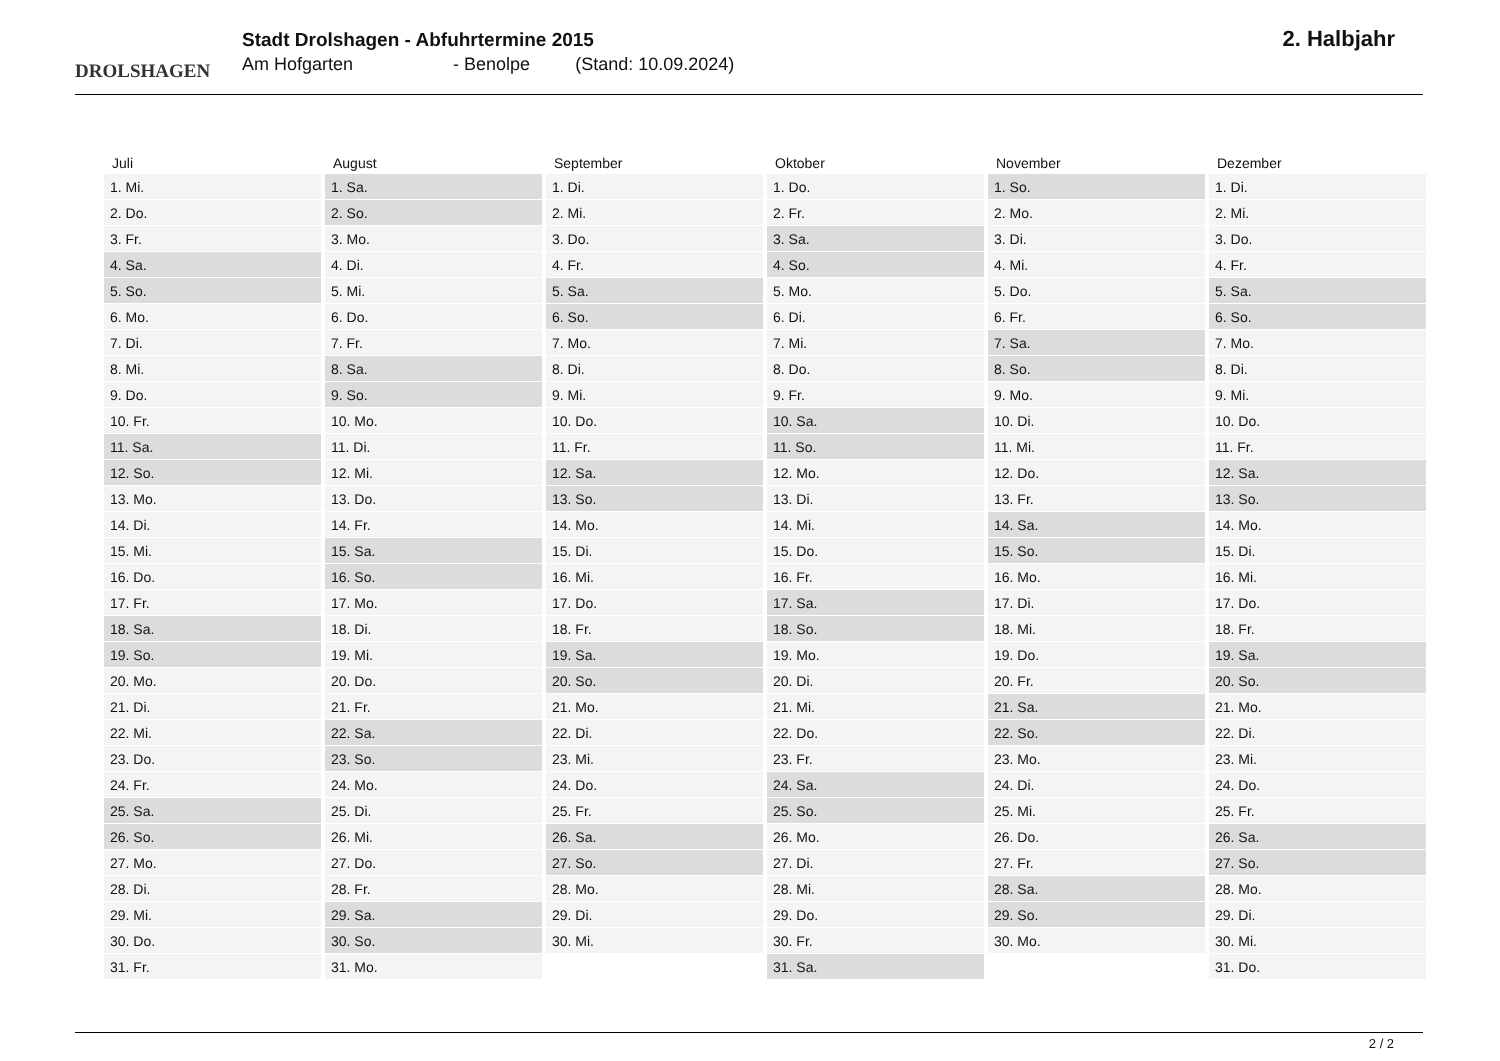DROLSHAGEN
Stadt Drolshagen - Abfuhrtermine 2015
Am Hofgarten - Benolpe (Stand: 10.09.2024)
2. Halbjahr
| Juli | August | September | Oktober | November | Dezember |
| --- | --- | --- | --- | --- | --- |
| 1. Mi. | 1. Sa. | 1. Di. | 1. Do. | 1. So. | 1. Di. |
| 2. Do. | 2. So. | 2. Mi. | 2. Fr. | 2. Mo. | 2. Mi. |
| 3. Fr. | 3. Mo. | 3. Do. | 3. Sa. | 3. Di. | 3. Do. |
| 4. Sa. | 4. Di. | 4. Fr. | 4. So. | 4. Mi. | 4. Fr. |
| 5. So. | 5. Mi. | 5. Sa. | 5. Mo. | 5. Do. | 5. Sa. |
| 6. Mo. | 6. Do. | 6. So. | 6. Di. | 6. Fr. | 6. So. |
| 7. Di. | 7. Fr. | 7. Mo. | 7. Mi. | 7. Sa. | 7. Mo. |
| 8. Mi. | 8. Sa. | 8. Di. | 8. Do. | 8. So. | 8. Di. |
| 9. Do. | 9. So. | 9. Mi. | 9. Fr. | 9. Mo. | 9. Mi. |
| 10. Fr. | 10. Mo. | 10. Do. | 10. Sa. | 10. Di. | 10. Do. |
| 11. Sa. | 11. Di. | 11. Fr. | 11. So. | 11. Mi. | 11. Fr. |
| 12. So. | 12. Mi. | 12. Sa. | 12. Mo. | 12. Do. | 12. Sa. |
| 13. Mo. | 13. Do. | 13. So. | 13. Di. | 13. Fr. | 13. So. |
| 14. Di. | 14. Fr. | 14. Mo. | 14. Mi. | 14. Sa. | 14. Mo. |
| 15. Mi. | 15. Sa. | 15. Di. | 15. Do. | 15. So. | 15. Di. |
| 16. Do. | 16. So. | 16. Mi. | 16. Fr. | 16. Mo. | 16. Mi. |
| 17. Fr. | 17. Mo. | 17. Do. | 17. Sa. | 17. Di. | 17. Do. |
| 18. Sa. | 18. Di. | 18. Fr. | 18. So. | 18. Mi. | 18. Fr. |
| 19. So. | 19. Mi. | 19. Sa. | 19. Mo. | 19. Do. | 19. Sa. |
| 20. Mo. | 20. Do. | 20. So. | 20. Di. | 20. Fr. | 20. So. |
| 21. Di. | 21. Fr. | 21. Mo. | 21. Mi. | 21. Sa. | 21. Mo. |
| 22. Mi. | 22. Sa. | 22. Di. | 22. Do. | 22. So. | 22. Di. |
| 23. Do. | 23. So. | 23. Mi. | 23. Fr. | 23. Mo. | 23. Mi. |
| 24. Fr. | 24. Mo. | 24. Do. | 24. Sa. | 24. Di. | 24. Do. |
| 25. Sa. | 25. Di. | 25. Fr. | 25. So. | 25. Mi. | 25. Fr. |
| 26. So. | 26. Mi. | 26. Sa. | 26. Mo. | 26. Do. | 26. Sa. |
| 27. Mo. | 27. Do. | 27. So. | 27. Di. | 27. Fr. | 27. So. |
| 28. Di. | 28. Fr. | 28. Mo. | 28. Mi. | 28. Sa. | 28. Mo. |
| 29. Mi. | 29. Sa. | 29. Di. | 29. Do. | 29. So. | 29. Di. |
| 30. Do. | 30. So. | 30. Mi. | 30. Fr. | 30. Mo. | 30. Mi. |
| 31. Fr. | 31. Mo. | | 31. Sa. | | 31. Do. |
2 / 2